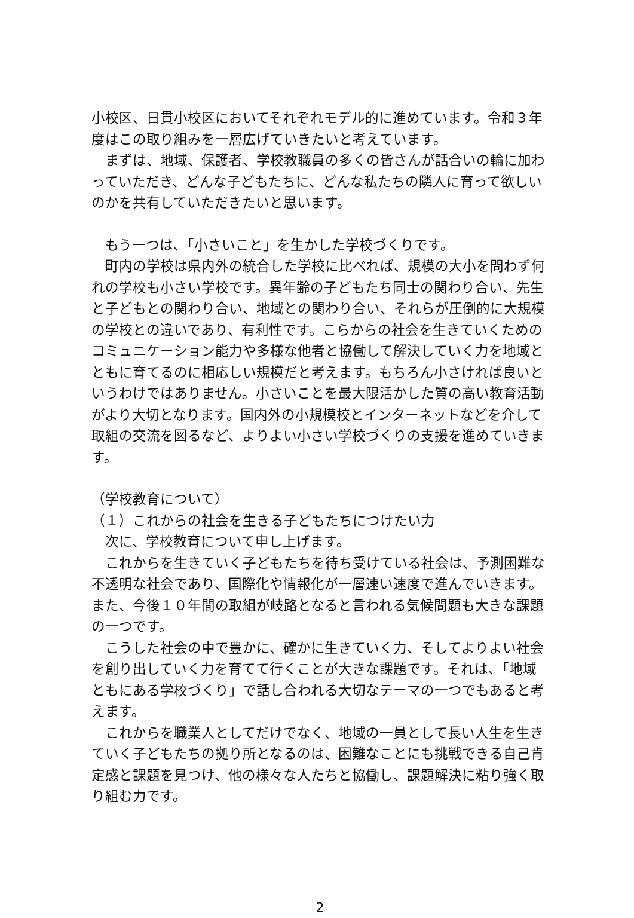小校区、日貫小校区においてそれぞれモデル的に進めています。令和３年度はこの取り組みを一層広げていきたいと考えています。
　まずは、地域、保護者、学校教職員の多くの皆さんが話合いの輪に加わっていただき、どんな子どもたちに、どんな私たちの隣人に育って欲しいのかを共有していただきたいと思います。
　もう一つは、「小さいこと」を生かした学校づくりです。
　町内の学校は県内外の統合した学校に比べれば、規模の大小を問わず何れの学校も小さい学校です。異年齢の子どもたち同士の関わり合い、先生と子どもとの関わり合い、地域との関わり合い、それらが圧倒的に大規模の学校との違いであり、有利性です。こらからの社会を生きていくためのコミュニケーション能力や多様な他者と協働して解決していく力を地域とともに育てるのに相応しい規模だと考えます。もちろん小さければ良いというわけではありません。小さいことを最大限活かした質の高い教育活動がより大切となります。国内外の小規模校とインターネットなどを介して取組の交流を図るなど、よりよい小さい学校づくりの支援を進めていきます。
（学校教育について）
（１）これからの社会を生きる子どもたちにつけたい力
　次に、学校教育について申し上げます。
　これからを生きていく子どもたちを待ち受けている社会は、予測困難な不透明な社会であり、国際化や情報化が一層速い速度で進んでいきます。また、今後１０年間の取組が岐路となると言われる気候問題も大きな課題の一つです。
　こうした社会の中で豊かに、確かに生きていく力、そしてよりよい社会を創り出していく力を育てて行くことが大きな課題です。それは、「地域ともにある学校づくり」で話し合われる大切なテーマの一つでもあると考えます。
　これからを職業人としてだけでなく、地域の一員として長い人生を生きていく子どもたちの拠り所となるのは、困難なことにも挑戦できる自己肯定感と課題を見つけ、他の様々な人たちと協働し、課題解決に粘り強く取り組む力です。
2